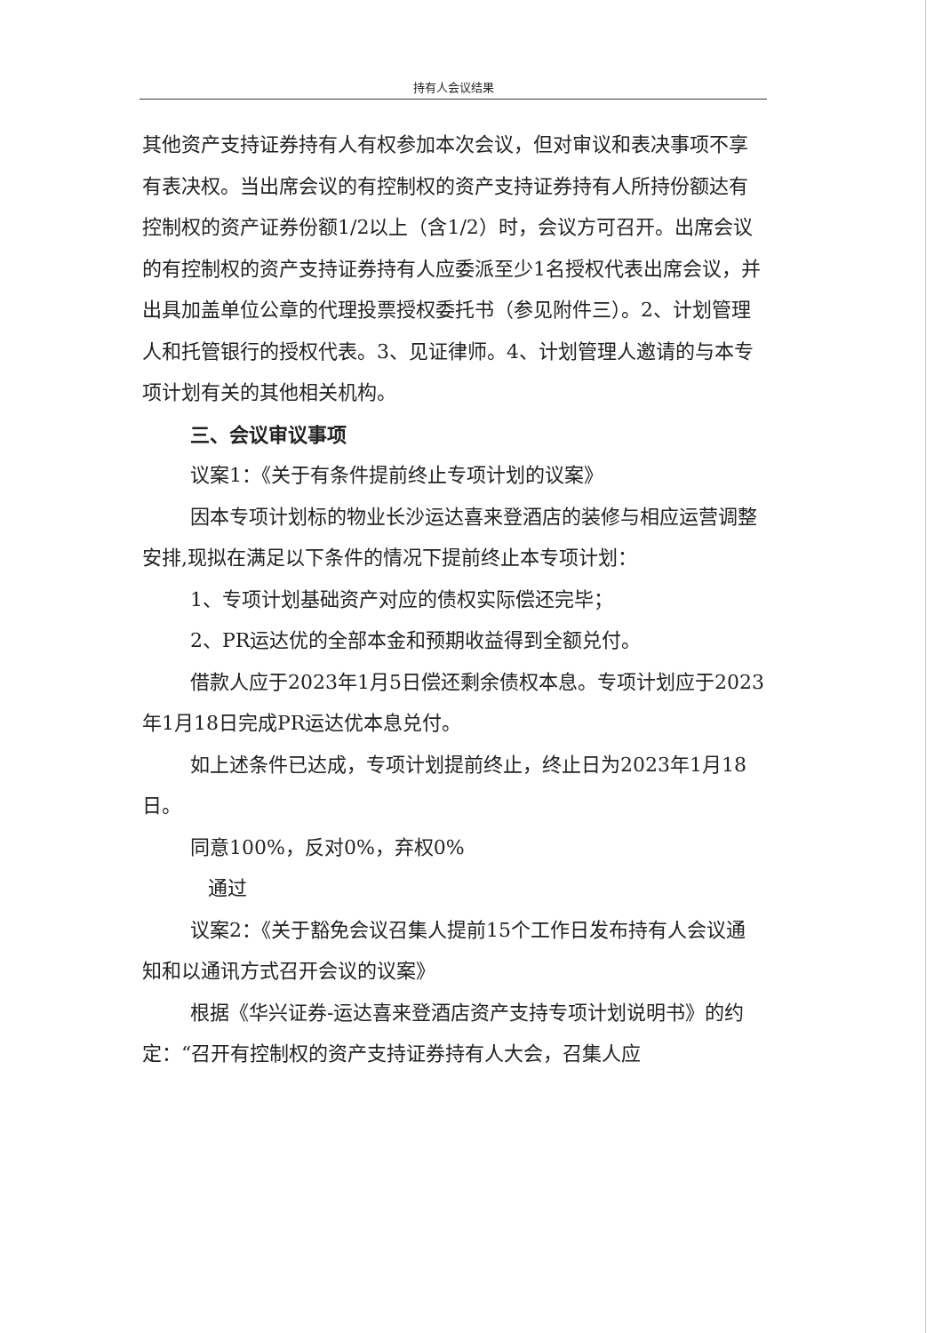持有人会议结果
其他资产支持证券持有人有权参加本次会议，但对审议和表决事项不享有表决权。当出席会议的有控制权的资产支持证券持有人所持份额达有控制权的资产证券份额1/2以上（含1/2）时，会议方可召开。出席会议的有控制权的资产支持证券持有人应委派至少1名授权代表出席会议，并出具加盖单位公章的代理投票授权委托书（参见附件三）。2、计划管理人和托管银行的授权代表。3、见证律师。4、计划管理人邀请的与本专项计划有关的其他相关机构。
三、会议审议事项
议案1：《关于有条件提前终止专项计划的议案》
因本专项计划标的物业长沙运达喜来登酒店的装修与相应运营调整安排,现拟在满足以下条件的情况下提前终止本专项计划：
1、专项计划基础资产对应的债权实际偿还完毕；
2、PR运达优的全部本金和预期收益得到全额兑付。
借款人应于2023年1月5日偿还剩余债权本息。专项计划应于2023年1月18日完成PR运达优本息兑付。
如上述条件已达成，专项计划提前终止，终止日为2023年1月18日。
同意100%，反对0%，弃权0%
通过
议案2：《关于豁免会议召集人提前15个工作日发布持有人会议通知和以通讯方式召开会议的议案》
根据《华兴证券-运达喜来登酒店资产支持专项计划说明书》的约定：“召开有控制权的资产支持证券持有人大会，召集人应